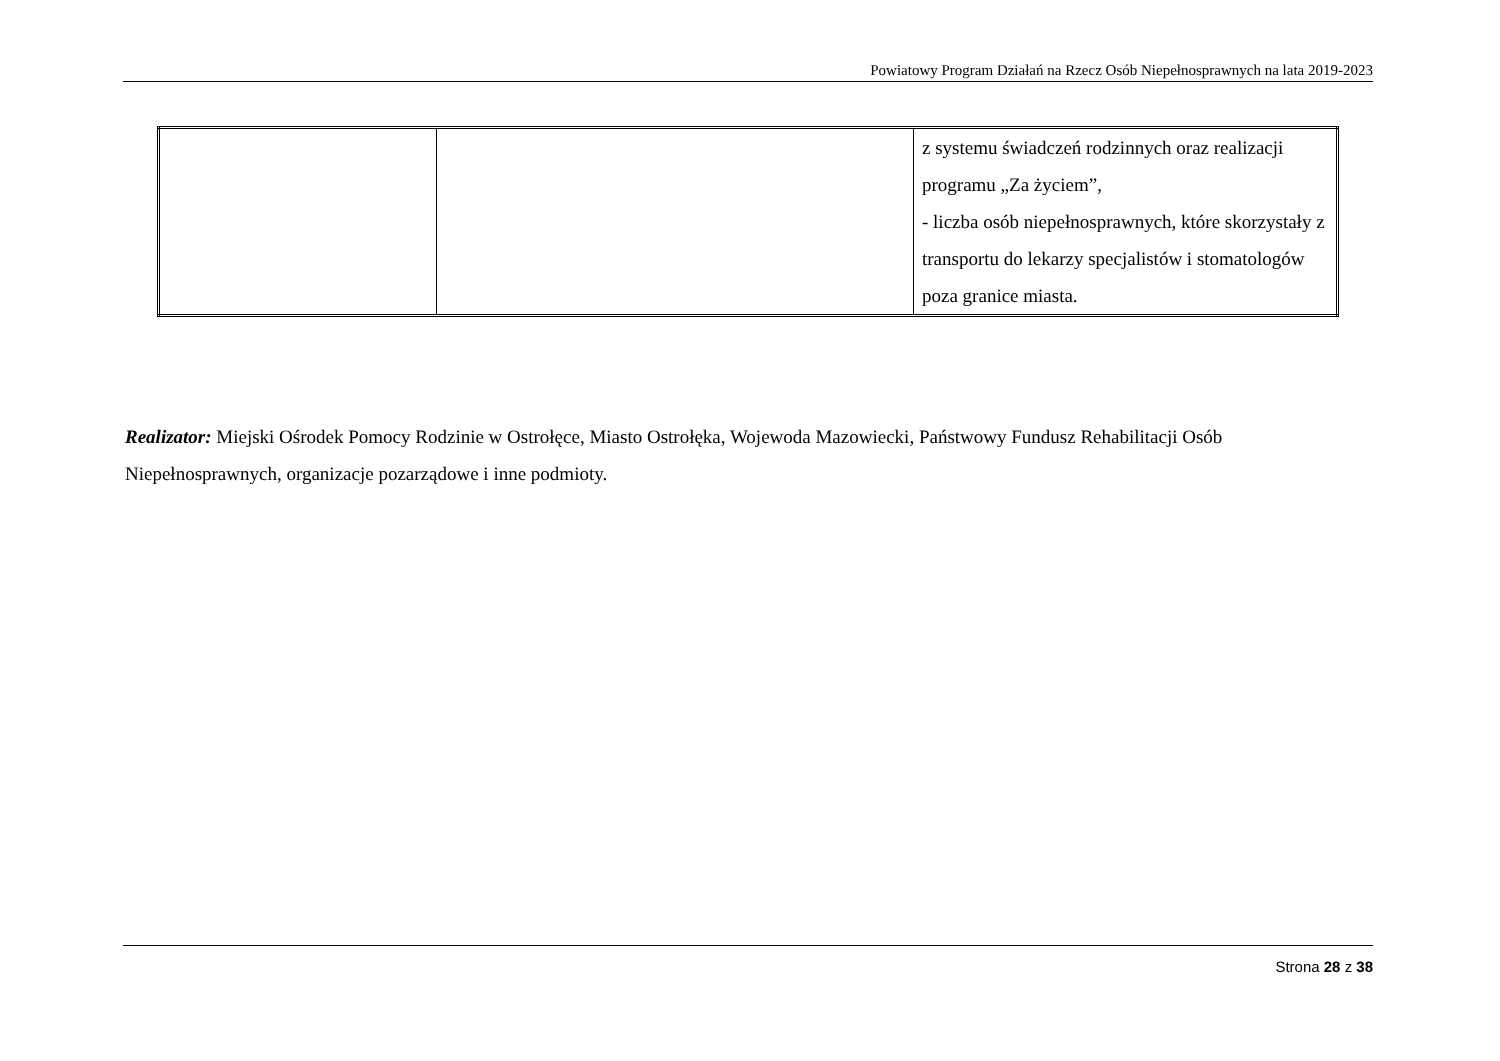Powiatowy Program Działań na Rzecz Osób Niepełnosprawnych na lata 2019-2023
| | | z systemu świadczeń rodzinnych oraz realizacji programu „Za życiem”, - liczba osób niepełnosprawnych, które skorzystały z transportu do lekarzy specjalistów i stomatologów poza granice miasta. |
Realizator: Miejski Ośrodek Pomocy Rodzinie w Ostrołęce, Miasto Ostrołęka, Wojewoda Mazowiecki, Państwowy Fundusz Rehabilitacji Osób Niepełnosprawnych, organizacje pozarządowe i inne podmioty.
Strona 28 z 38